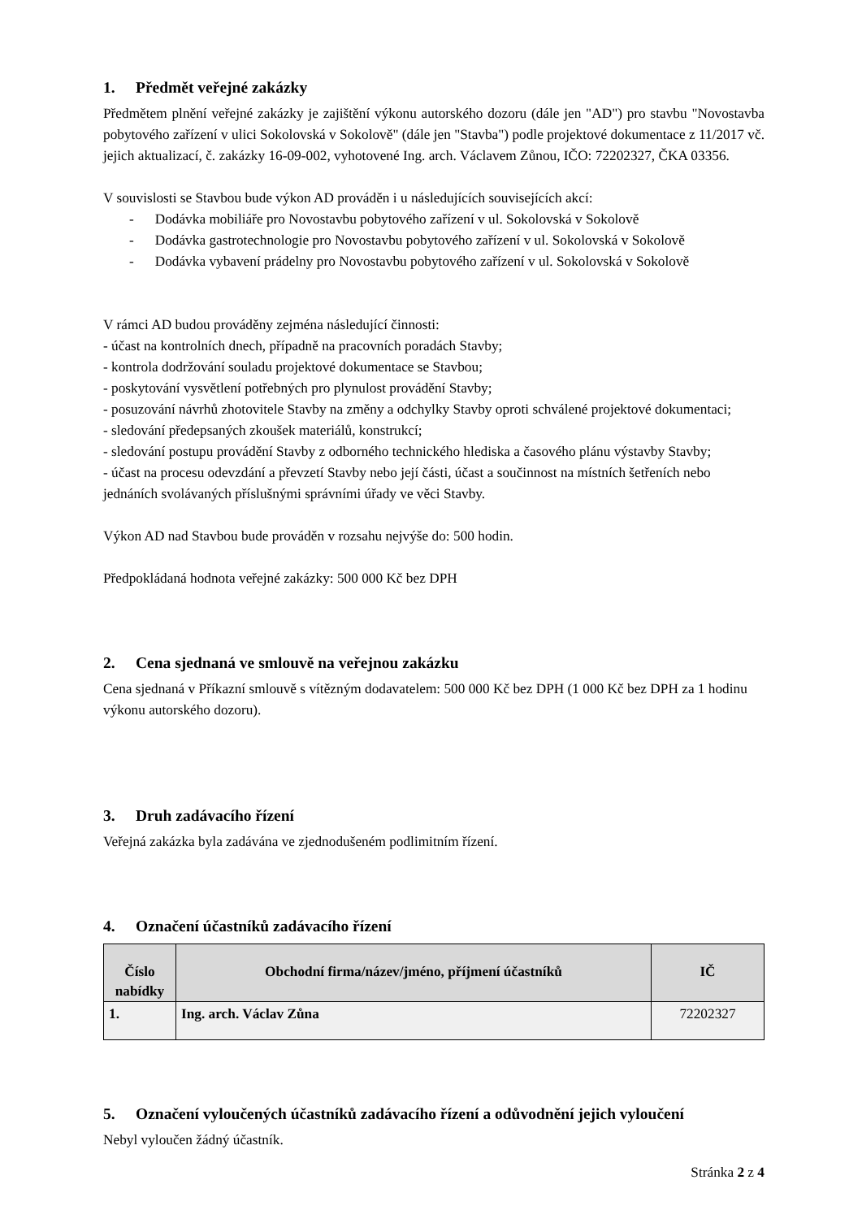1. Předmět veřejné zakázky
Předmětem plnění veřejné zakázky je zajištění výkonu autorského dozoru (dále jen "AD") pro stavbu "Novostavba pobytového zařízení v ulici Sokolovská v Sokolově" (dále jen "Stavba") podle projektové dokumentace z 11/2017 vč. jejich aktualizací, č. zakázky 16-09-002, vyhotovené Ing. arch. Václavem Zůnou, IČO: 72202327, ČKA 03356.
V souvislosti se Stavbou bude výkon AD prováděn i u následujících souvisejících akcí:
- Dodávka mobiliáře pro Novostavbu pobytového zařízení v ul. Sokolovská v Sokolově
- Dodávka gastrotechnologie pro Novostavbu pobytového zařízení v ul. Sokolovská v Sokolově
- Dodávka vybavení prádelny pro Novostavbu pobytového zařízení v ul. Sokolovská v Sokolově
V rámci AD budou prováděny zejména následující činnosti:
- účast na kontrolních dnech, případně na pracovních poradách Stavby;
- kontrola dodržování souladu projektové dokumentace se Stavbou;
- poskytování vysvětlení potřebných pro plynulost provádění Stavby;
- posuzování návrhů zhotovitele Stavby na změny a odchylky Stavby oproti schválené projektové dokumentaci;
- sledování předepsaných zkoušek materiálů, konstrukcí;
- sledování postupu provádění Stavby z odborného technického hlediska a časového plánu výstavby Stavby;
- účast na procesu odevzdání a převzetí Stavby nebo její části, účast a součinnost na místních šetřeních nebo jednáních svolávaných příslušnými správními úřady ve věci Stavby.
Výkon AD nad Stavbou bude prováděn v rozsahu nejvýše do: 500 hodin.
Předpokládaná hodnota veřejné zakázky: 500 000 Kč bez DPH
2. Cena sjednaná ve smlouvě na veřejnou zakázku
Cena sjednaná v Příkazní smlouvě s vítězným dodavatelem: 500 000 Kč bez DPH (1 000 Kč bez DPH za 1 hodinu výkonu autorského dozoru).
3. Druh zadávacího řízení
Veřejná zakázka byla zadávána ve zjednodušeném podlimitním řízení.
4. Označení účastníků zadávacího řízení
| Číslo nabídky | Obchodní firma/název/jméno, příjmení účastníků | IČ |
| --- | --- | --- |
| 1. | Ing. arch. Václav Zůna | 72202327 |
5. Označení vyloučených účastníků zadávacího řízení a odůvodnění jejich vyloučení
Nebyl vyloučen žádný účastník.
Stránka 2 z 4